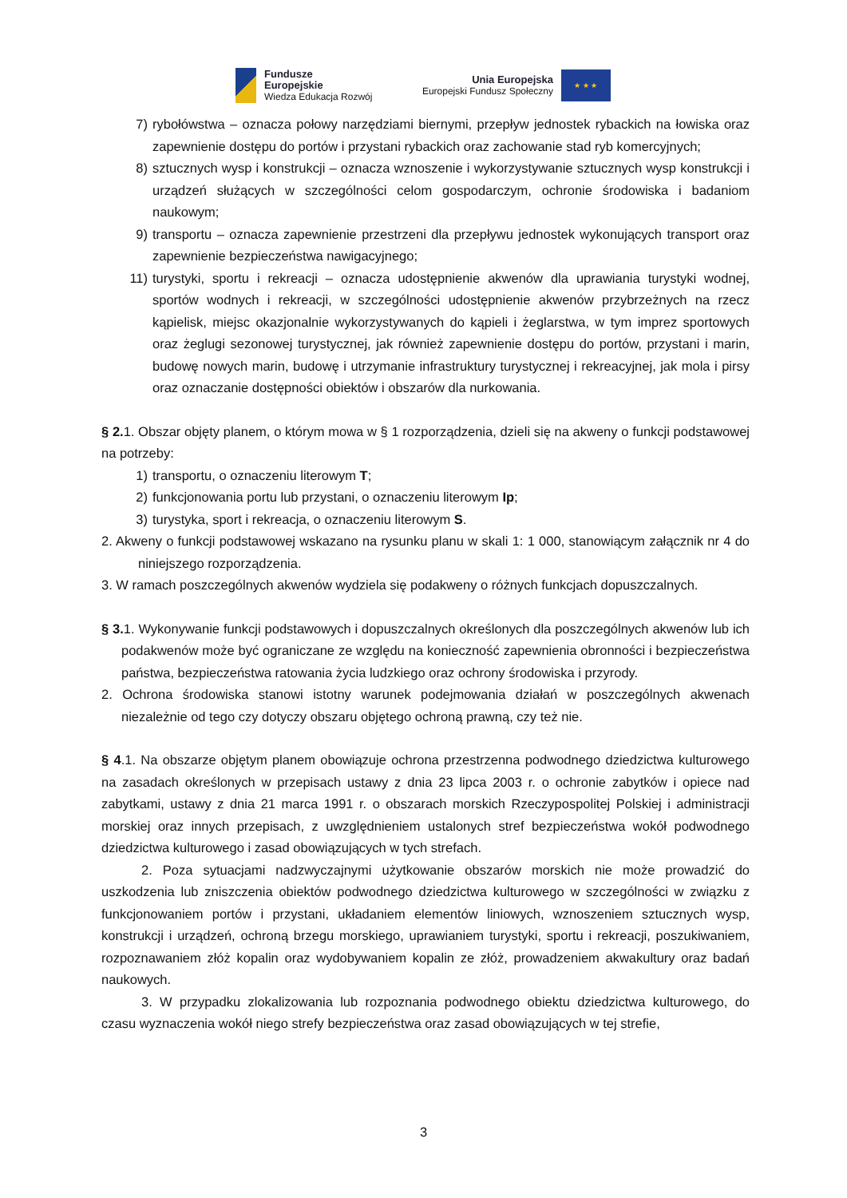Fundusze
Europejskie
Wiedza Edukacja Rozwój
Unia Europejska
Europejski Fundusz Społeczny
★ ★ ★
7) rybołówstwa – oznacza połowy narzędziami biernymi, przepływ jednostek rybackich na łowiska oraz zapewnienie dostępu do portów i przystani rybackich oraz zachowanie stad ryb komercyjnych;
8) sztucznych wysp i konstrukcji – oznacza wznoszenie i wykorzystywanie sztucznych wysp konstrukcji i urządzeń służących w szczególności celom gospodarczym, ochronie środowiska i badaniom naukowym;
9) transportu – oznacza zapewnienie przestrzeni dla przepływu jednostek wykonujących transport oraz zapewnienie bezpieczeństwa nawigacyjnego;
11) turystyki, sportu i rekreacji – oznacza udostępnienie akwenów dla uprawiania turystyki wodnej, sportów wodnych i rekreacji, w szczególności udostępnienie akwenów przybrzeżnych na rzecz kąpielisk, miejsc okazjonalnie wykorzystywanych do kąpieli i żeglarstwa, w tym imprez sportowych oraz żeglugi sezonowej turystycznej, jak również zapewnienie dostępu do portów, przystani i marin, budowę nowych marin, budowę i utrzymanie infrastruktury turystycznej i rekreacyjnej, jak mola i pirsy oraz oznaczanie dostępności obiektów i obszarów dla nurkowania.
§ 2. 1. Obszar objęty planem, o którym mowa w § 1 rozporządzenia, dzieli się na akweny o funkcji podstawowej na potrzeby:
1) transportu, o oznaczeniu literowym T;
2) funkcjonowania portu lub przystani, o oznaczeniu literowym Ip;
3) turystyka, sport i rekreacja, o oznaczeniu literowym S.
2. Akweny o funkcji podstawowej wskazano na rysunku planu w skali 1: 1 000, stanowiącym załącznik nr 4 do niniejszego rozporządzenia.
3. W ramach poszczególnych akwenów wydziela się podakweny o różnych funkcjach dopuszczalnych.
§ 3. 1. Wykonywanie funkcji podstawowych i dopuszczalnych określonych dla poszczególnych akwenów lub ich podakwenów może być ograniczane ze względu na konieczność zapewnienia obronności i bezpieczeństwa państwa, bezpieczeństwa ratowania życia ludzkiego oraz ochrony środowiska i przyrody.
2. Ochrona środowiska stanowi istotny warunek podejmowania działań w poszczególnych akwenach niezależnie od tego czy dotyczy obszaru objętego ochroną prawną, czy też nie.
§ 4.1. Na obszarze objętym planem obowiązuje ochrona przestrzenna podwodnego dziedzictwa kulturowego na zasadach określonych w przepisach ustawy z dnia 23 lipca 2003 r. o ochronie zabytków i opiece nad zabytkami, ustawy z dnia 21 marca 1991 r. o obszarach morskich Rzeczypospolitej Polskiej i administracji morskiej oraz innych przepisach, z uwzględnieniem ustalonych stref bezpieczeństwa wokół podwodnego dziedzictwa kulturowego i zasad obowiązujących w tych strefach.
2. Poza sytuacjami nadzwyczajnymi użytkowanie obszarów morskich nie może prowadzić do uszkodzenia lub zniszczenia obiektów podwodnego dziedzictwa kulturowego w szczególności w związku z funkcjonowaniem portów i przystani, układaniem elementów liniowych, wznoszeniem sztucznych wysp, konstrukcji i urządzeń, ochroną brzegu morskiego, uprawianiem turystyki, sportu i rekreacji, poszukiwaniem, rozpoznawaniem złóż kopalin oraz wydobywaniem kopalin ze złóż, prowadzeniem akwakultury oraz badań naukowych.
3. W przypadku zlokalizowania lub rozpoznania podwodnego obiektu dziedzictwa kulturowego, do czasu wyznaczenia wokół niego strefy bezpieczeństwa oraz zasad obowiązujących w tej strefie,
3